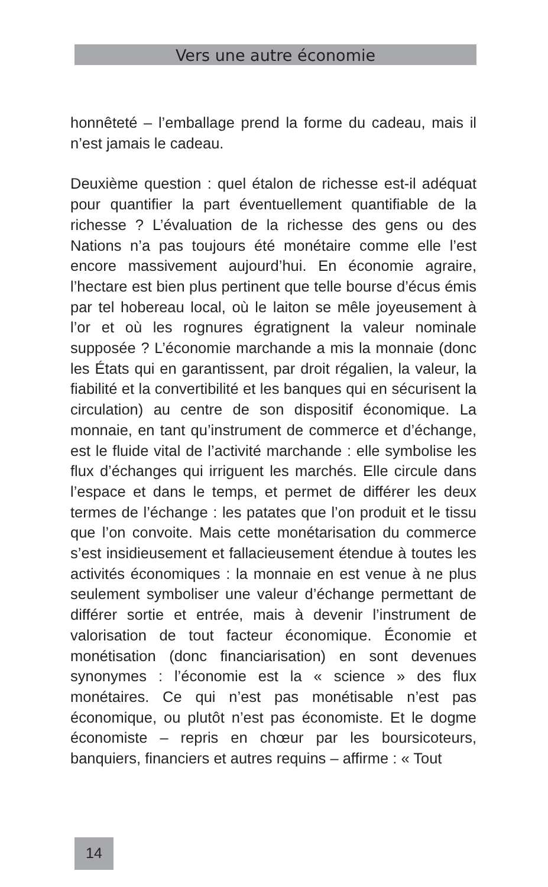Vers une autre économie
honnêteté – l’emballage prend la forme du cadeau, mais il n’est jamais le cadeau.
Deuxième question : quel étalon de richesse est-il adéquat pour quantifier la part éventuellement quantifiable de la richesse ? L’évaluation de la richesse des gens ou des Nations n’a pas toujours été monétaire comme elle l’est encore massivement aujourd’hui. En économie agraire, l’hectare est bien plus pertinent que telle bourse d’écus émis par tel hobereau local, où le laiton se mêle joyeusement à l’or et où les rognures égratignent la valeur nominale supposée ? L’économie marchande a mis la monnaie (donc les États qui en garantissent, par droit régalien, la valeur, la fiabilité et la convertibilité et les banques qui en sécurisent la circulation) au centre de son dispositif économique. La monnaie, en tant qu’instrument de commerce et d’échange, est le fluide vital de l’activité marchande : elle symbolise les flux d’échanges qui irriguent les marchés. Elle circule dans l’espace et dans le temps, et permet de différer les deux termes de l’échange : les patates que l’on produit et le tissu que l’on convoite. Mais cette monétarisation du commerce s’est insidieusement et fallacieusement étendue à toutes les activités économiques : la monnaie en est venue à ne plus seulement symboliser une valeur d’échange permettant de différer sortie et entrée, mais à devenir l’instrument de valorisation de tout facteur économique. Économie et monétisation (donc financiarisation) en sont devenues synonymes : l’économie est la « science » des flux monétaires. Ce qui n’est pas monétisable n’est pas économique, ou plutôt n’est pas économiste. Et le dogme économiste – repris en chœur par les boursicoteurs, banquiers, financiers et autres requins – affirme : « Tout
14